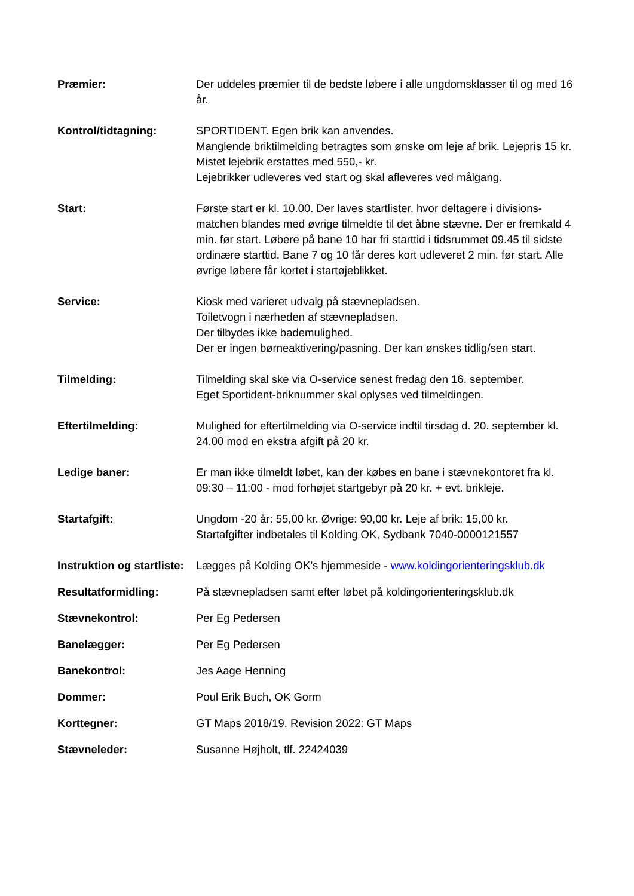Præmier: Der uddeles præmier til de bedste løbere i alle ungdomsklasser til og med 16 år.
Kontrol/tidtagning: SPORTIDENT. Egen brik kan anvendes.
Manglende briktilmelding betragtes som ønske om leje af brik. Lejepris 15 kr. Mistet lejebrik erstattes med 550,- kr.
Lejebrikker udleveres ved start og skal afleveres ved målgang.
Start: Første start er kl. 10.00. Der laves startlister, hvor deltagere i divisions-matchen blandes med øvrige tilmeldte til det åbne stævne. Der er fremkald 4 min. før start. Løbere på bane 10 har fri starttid i tidsrummet 09.45 til sidste ordinære starttid. Bane 7 og 10 får deres kort udleveret 2 min. før start. Alle øvrige løbere får kortet i startøjeblikket.
Service: Kiosk med varieret udvalg på stævnepladsen.
Toiletvogn i nærheden af stævnepladsen.
Der tilbydes ikke bademulighed.
Der er ingen børneaktivering/pasning. Der kan ønskes tidlig/sen start.
Tilmelding: Tilmelding skal ske via O-service senest fredag den 16. september.
Eget Sportident-briknummer skal oplyses ved tilmeldingen.
Eftertilmelding: Mulighed for eftertilmelding via O-service indtil tirsdag d. 20. september kl. 24.00 mod en ekstra afgift på 20 kr.
Ledige baner: Er man ikke tilmeldt løbet, kan der købes en bane i stævnekontoret fra kl. 09:30 – 11:00 - mod forhøjet startgebyr på 20 kr. + evt. brikleje.
Startafgift: Ungdom -20 år: 55,00 kr. Øvrige: 90,00 kr. Leje af brik: 15,00 kr.
Startafgifter indbetales til Kolding OK, Sydbank 7040-0000121557
Instruktion og startliste:
Lægges på Kolding OK’s hjemmeside - www.koldingorienteringsklub.dk
Resultatformidling: På stævnepladsen samt efter løbet på koldingorienteringsklub.dk
Stævnekontrol: Per Eg Pedersen
Banelægger: Per Eg Pedersen
Banekontrol: Jes Aage Henning
Dommer: Poul Erik Buch, OK Gorm
Korttegner: GT Maps 2018/19. Revision 2022: GT Maps
Stævneleder: Susanne Højholt, tlf. 22424039